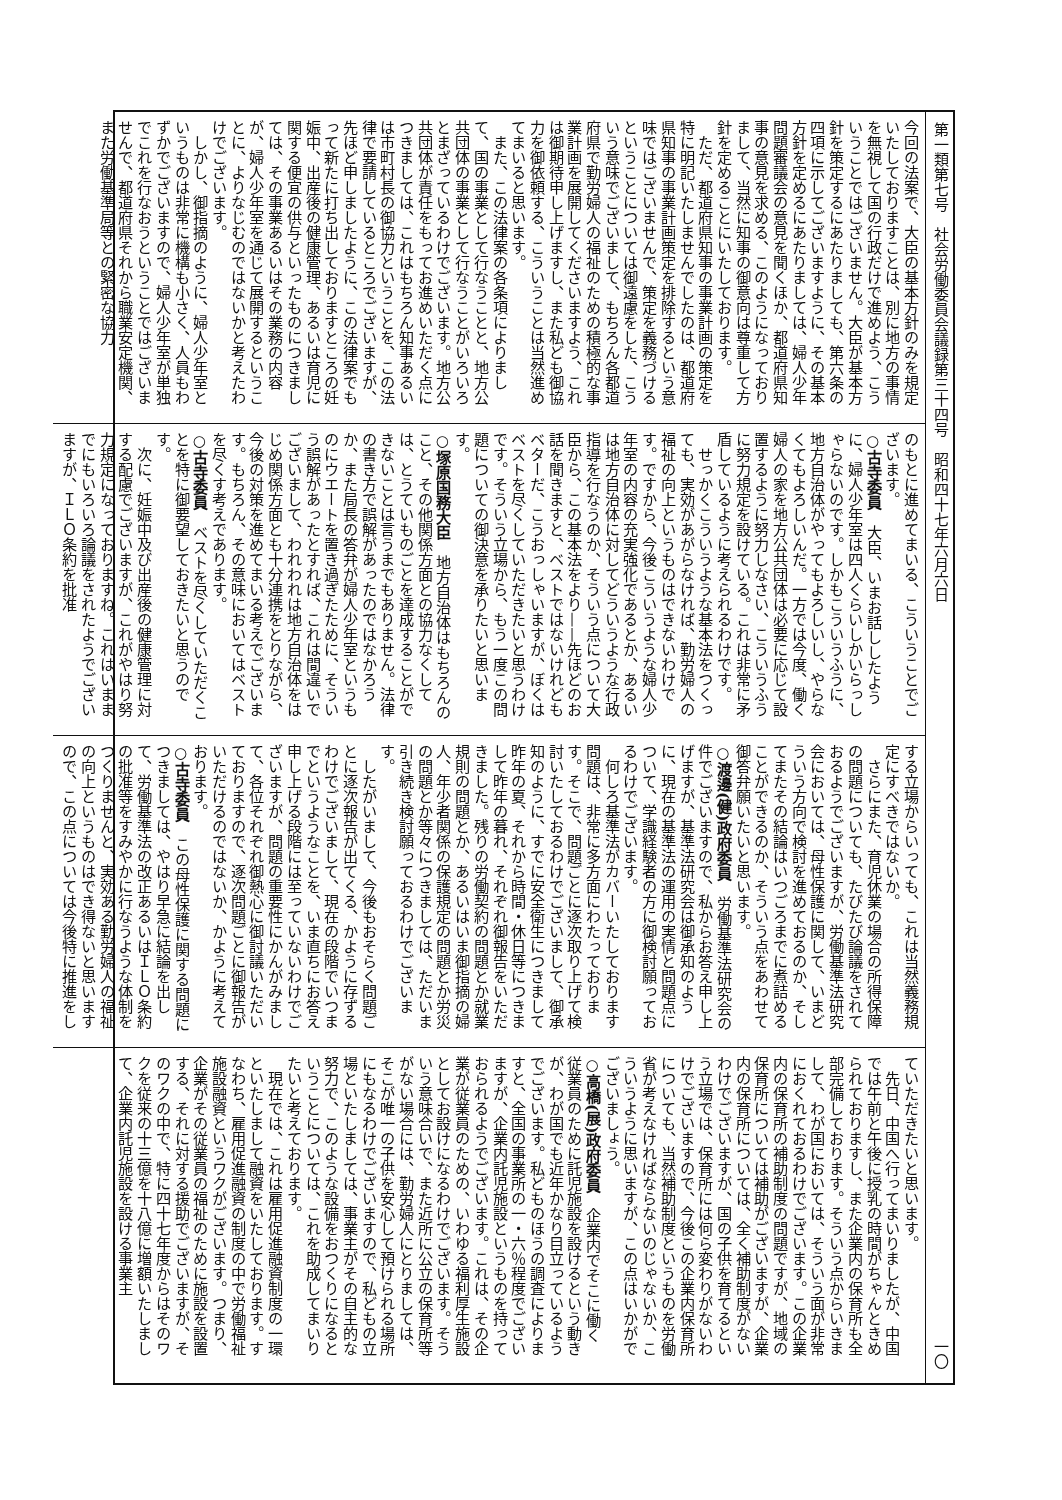第一類第七号　社会労働委員会議録第三十四号　昭和四十七年六月六日 一〇
今回の法案で、大臣の基本方針のみを規定いたしておりますことは、別に地方の事情を無視して国の行政だけで進めよう、こういうことではございません。大臣が基本方針を策定するにあたりましても、第六条の四項に示してございますように、その基本方針を定めるにあたりましては、婦人少年問題審議会の意見を聞くほか、都道府県知事の意見を求める、このようになっておりまして、当然に知事の御意向は尊重して方針を定めることにいたしております。
　ただ、都道府県知事の事業計画の策定を特に明記いたしませんでしたのは、都道府県知事の事業計画策定を排除するという意味ではございませんで、策定を義務づけるということについては御遠慮をした、こういう意味でございまして、もちろん各都道府県で勤労婦人の福祉のための積極的な事業計画を展開してくださいますよう、これは御期待申し上げますし、また私ども御協力を御依頼する、こういうことは当然進めてまいると思います。
　また、この法律案の各条項によりまして、国の事業として行なうことと、地方公共団体の事業として行なうことがいろいろとまざっているわけでございます。地方公共団体が責任をもってお進めいただく点につきましては、これはもちろん知事あるいは市町村長の御協力ということを、この法律で要請しているところでございますが、先ほど申しましたように、この法律案でもって新たに打ち出しておりますところの妊娠中、出産後の健康管理、あるいは育児に関する便宜の供与といったものにつきましては、その事業あるいはその業務の内容が、婦人少年室を通じて展開するということに、よりなじむのではないかと考えたわけでございます。
　しかし、御指摘のように、婦人少年室というものは非常に機構も小さく、人員もわずかでございますので、婦人少年室が単独でこれを行なおうということではございませんで、都道府県それから職業安定機関、また労働基準局等との緊密な協力
のもとに進めてまいる、こういうことでございます。
○古寺委員　大臣、いまお話ししたように、婦人少年室は四人くらいしかいらっしゃらないのです。しかもこういうふうに、地方自治体がやってもよろしいし、やらなくてもよろしいんだ。一方では今度、働く婦人の家を地方公共団体は必要に応じて設置するように努力しなさい、こういうふうに努力規定を設けている。これは非常に矛盾しているように考えられるわけです。
　せっかくこういうような基本法をつくっても、実効があがらなければ、勤労婦人の福祉の向上というものはできないわけです。ですから、今後こういうような婦人少年室の内容の充実強化であるとか、あるいは地方自治体に対してどういうような行政指導を行なうのか、そういう点について大臣から、この基本法をより——先ほどのお話を聞きますと、ベストではないけれどもベターだ、こうおっしゃいますが、ぼくはベストを尽くしていただきたいと思うわけです。そういう立場から、もう一度この問題についての御決意を承りたいと思います。
○塚原国務大臣　地方自治体はもちろんのこと、その他関係方面との協力なくしては、とうていものごとを達成することができないことは言うまでもありません。法律の書き方で誤解があったのではなかろうか、また局長の答弁が婦人少年室というものにウエートを置き過ぎたために、そういう誤解があったとすれば、これは間違いでございまして、われわれは地方自治体をはじめ関係方面とも十分連携をとりながら、今後の対策を進めてまいる考えでございます。もちろん、その意味においてはベストを尽くす考えであります。
○古寺委員　ベストを尽くしていただくことを特に御要望しておきたいと思うのです。
　次に、妊娠中及び出産後の健康管理に対する配慮でございますが、これがやはり努力規定になっておりますね。これはいままでにもいろいろ論議をされたようでございますが、ＩＬＯ条約を批准
する立場からいっても、これは当然義務規定にすべきではないか。
　さらにまた、育児休業の場合の所得保障の問題についても、たびたび論議をされておるようでございますが、労働基準法研究会においては、母性保護に関して、いまどういう方向で検討を進めておるのか、そしてまたその結論はいつごろまでに煮詰めることができるのか、そういう点をあわせて御答弁願いたいと思います。
○渡邊(健)政府委員　労働基準法研究会の件でございますので、私からお答え申し上げますが、基準法研究会は御承知のように、現在の基準法の運用の実情と問題点について、学識経験者の方に御検討願っておるわけでございます。
　何しろ基準法がカバーいたしております問題は、非常に多方面にわたっております。そこで、問題ごとに逐次取り上げて検討いたしておるわけでございまして、御承知のように、すでに安全衛生につきまして昨年の夏、それから時間・休日等につきまして昨年の暮れ、それぞれ御報告をいただきました。残りの労働契約の問題とか就業規則の問題とか、あるいはいま御指摘の婦人、年少者関係の保護規定の問題とか労災の問題とか等々につきましては、ただいま引き続き検討願っておるわけでございます。
　したがいまして、今後もおそらく問題ごとに逐次報告が出てくる、かように存ずるわけでございまして、現在の段階でいつまでというようなことを、いま直ちにお答え申し上げる段階には至っていないわけでございますが、問題の重要性にかんがみまして、各位それぞれ御熱心に御討議いただいておりますので、逐次問題ごとに御報告がいただけるのではないか、かように考えております。
○古寺委員　この母性保護に関する問題につきましては、やはり早急に結論を出して、労働基準法の改正あるいはＩＬＯ条約の批准等をすみやかに行なうような体制をつくりませんと、実効ある勤労婦人の福祉の向上というものはでき得ないと思いますので、この点については今後特に推進をし
ていただきたいと思います。
　先日、中国へ行ってまいりましたが、中国では午前と午後に授乳の時間がちゃんときめられておりますし、また企業内の保育所も全部完備しております。そういう点からいきまして、わが国においては、そういう面が非常におくれておるわけでございます。この企業内の保育所の補助制度の問題ですが、地域の保育所については補助がございますが、企業内の保育所については、全く補助制度がないわけでございますが、国の子供を育てるという立場では、保育所には何ら変わりがないわけでございますので、今後この企業内保育所についても、当然補助制度というものを労働省が考えなければならないのじゃないか、こういうように思いますが、この点はいかがでございましょう。
○高橋(展)政府委員　企業内でそこに働く従業員のために託児施設を設けるという動きが、わが国でも近年かなり目立っているようでございます。私どものほうの調査によりますと、全国の事業所の一・六％程度でございますが、企業内託児施設というものを持っておられるようでございます。これは、その企業が従業員のための、いわゆる福利厚生施設としてお設けになるわけでございます。そういう意味合いで、また近所に公立の保育所等がない場合には、勤労婦人にとりましては、そこが唯一の子供を安心して預けられる場所にもなるわけでございますので、私どもの立場といたしましては、事業主がその自主的な努力で、このような設備をおつくりになるということについては、これを助成してまいりたいと考えております。
　現在では、これは雇用促進融資制度の一環といたしまして融資をいたしております。すなわち、雇用促進融資の制度の中で労働福祉施設融資というワクがございます。つまり、企業がその従業員の福祉のために施設を設置する、それに対する援助でございますが、そのワクの中で、特に四十七年度からはそのワクを従来の十三億を十八億に増額いたしまして、企業内託児施設を設ける事業主